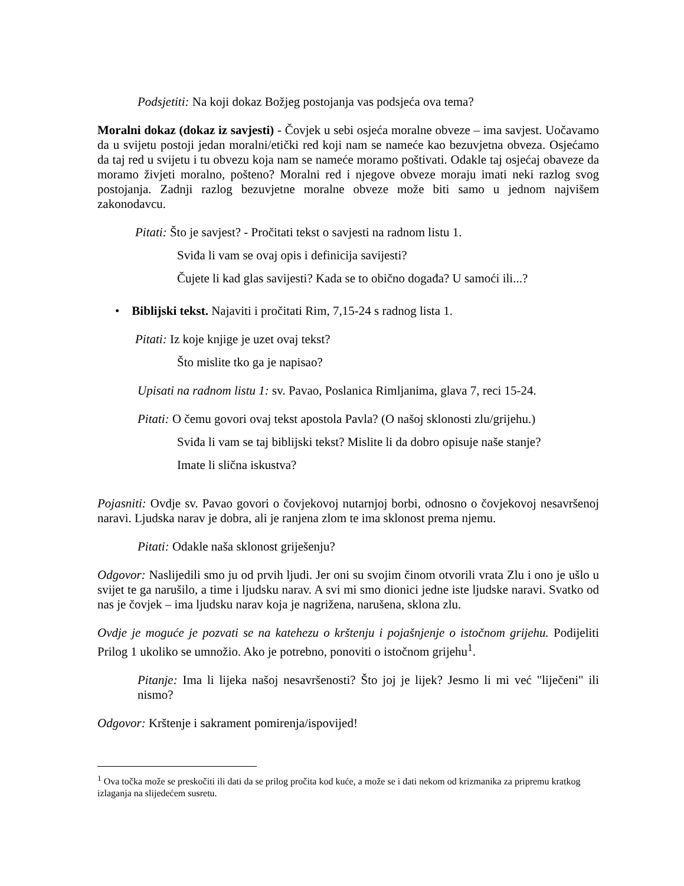Podsjetiti: Na koji dokaz Božjeg postojanja vas podsjeća ova tema?
Moralni dokaz (dokaz iz savjesti) - Čovjek u sebi osjeća moralne obveze – ima savjest. Uočavamo da u svijetu postoji jedan moralni/etički red koji nam se nameće kao bezuvjetna obveza. Osjećamo da taj red u svijetu i tu obvezu koja nam se nameće moramo poštivati. Odakle taj osjećaj obaveze da moramo živjeti moralno, pošteno? Moralni red i njegove obveze moraju imati neki razlog svog postojanja. Zadnji razlog bezuvjetne moralne obveze može biti samo u jednom najvišem zakonodavcu.
Pitati: Što je savjest? - Pročitati tekst o savjesti na radnom listu 1.
Sviđa li vam se ovaj opis i definicija savijesti?
Čujete li kad glas savijesti? Kada se to obično događa? U samoći ili...?
• Biblijski tekst. Najaviti i pročitati Rim, 7,15-24 s radnog lista 1.
Pitati: Iz koje knjige je uzet ovaj tekst?
Što mislite tko ga je napisao?
Upisati na radnom listu 1: sv. Pavao, Poslanica Rimljanima, glava 7, reci 15-24.
Pitati: O čemu govori ovaj tekst apostola Pavla? (O našoj sklonosti zlu/grijehu.)
Sviđa li vam se taj biblijski tekst? Mislite li da dobro opisuje naše stanje?
Imate li slična iskustva?
Pojasniti: Ovdje sv. Pavao govori o čovjekovoj nutarnjoj borbi, odnosno o čovjekovoj nesavršenoj naravi. Ljudska narav je dobra, ali je ranjena zlom te ima sklonost prema njemu.
Pitati: Odakle naša sklonost griješenju?
Odgovor: Naslijedili smo ju od prvih ljudi. Jer oni su svojim činom otvorili vrata Zlu i ono je ušlo u svijet te ga narušilo, a time i ljudsku narav. A svi mi smo dionici jedne iste ljudske naravi. Svatko od nas je čovjek – ima ljudsku narav koja je nagrižena, narušena, sklona zlu.
Ovdje je moguće je pozvati se na katehezu o krštenju i pojašnjenje o istočnom grijehu. Podijeliti Prilog 1 ukoliko se umnožio. Ako je potrebno, ponoviti o istočnom grijehu<sup>1</sup>.
Pitanje: Ima li lijeka našoj nesavršenosti? Što joj je lijek? Jesmo li mi već "liječeni" ili nismo?
Odgovor: Krštenje i sakrament pomirenja/ispovijed!
<sup>1</sup> Ova točka može se preskočiti ili dati da se prilog pročita kod kuće, a može se i dati nekom od krizmanika za pripremu kratkog izlaganja na slijedećem susretu.